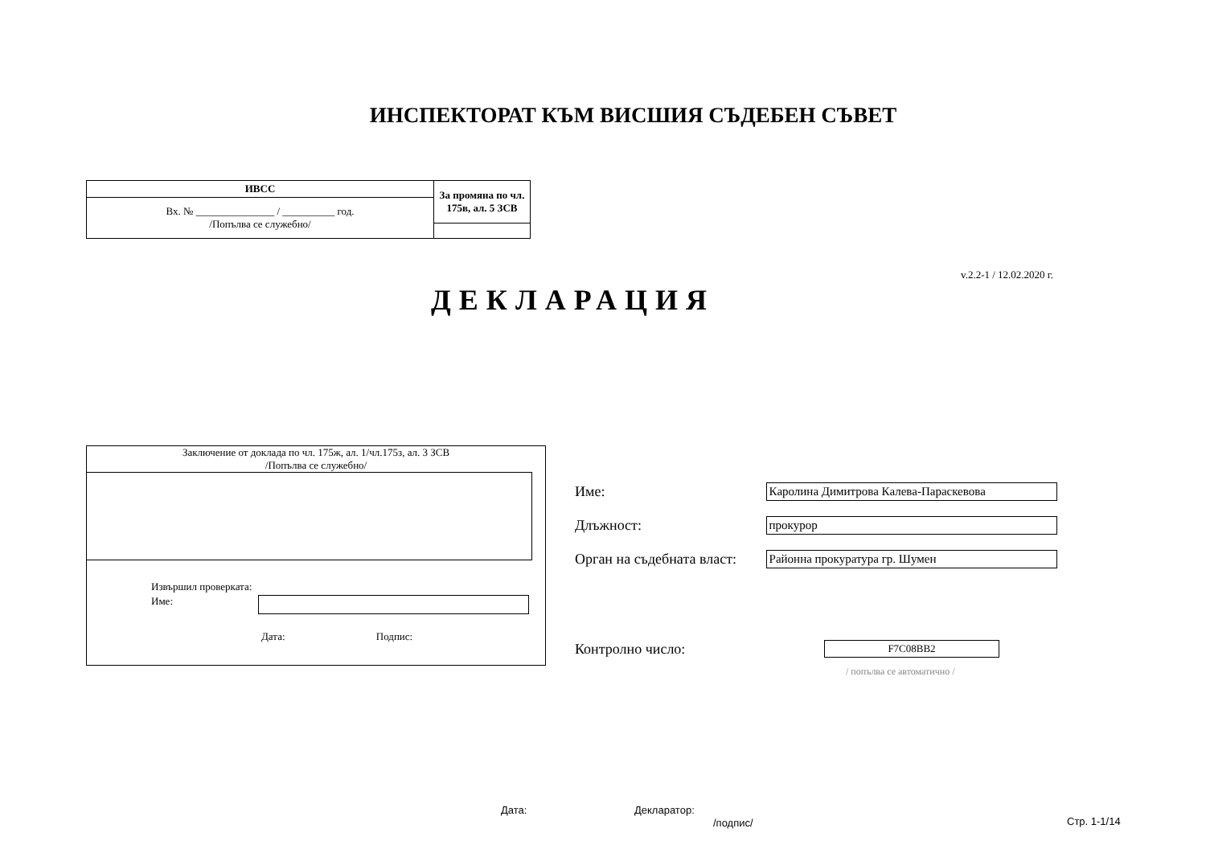ИНСПЕКТОРАТ КЪМ ВИСШИЯ СЪДЕБЕН СЪВЕТ
| ИВСС | За промяна по чл. 175в, ал. 5 ЗСВ |
| Вх. № _______________ / __________ год. /Попълва се служебно/ | |
v.2.2-1 / 12.02.2020 г.
ДЕКЛАРАЦИЯ
Заключение от доклада по чл. 175ж, ал. 1/чл.175з, ал. 3 ЗСВ
/Попълва се служебно/
Извършил проверката:
Име:
Дата: Подпис:
Име: Каролина Димитрова Калева-Параскевова
Длъжност: прокурор
Орган на съдебната власт: Районна прокуратура гр. Шумен
Контролно число: F7C08BB2
/ попълва се автоматично /
Дата: Декларатор:
/подпис/ Стр. 1-1/14